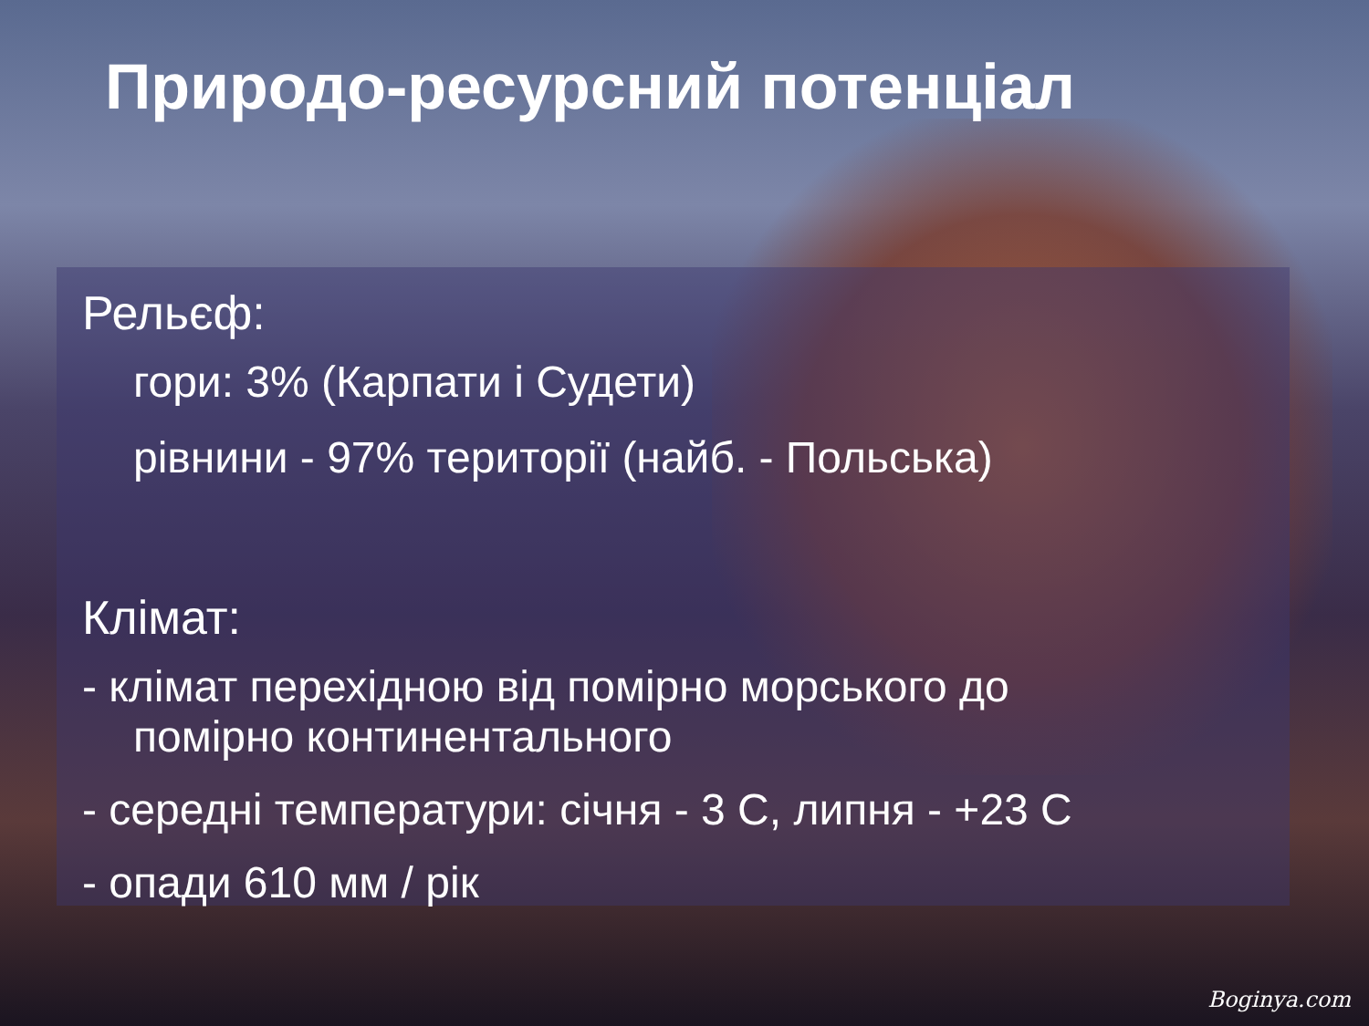Природо-ресурсний потенціал
Рельєф:
гори: 3% (Карпати і Судети)
рівнини - 97% території (найб. - Польська)
Клімат:
- клімат перехідною від помірно морського до
помірно континентального
- середні температури: січня - 3 С, липня - +23 С
- опади 610 мм / рік
Boginya.com